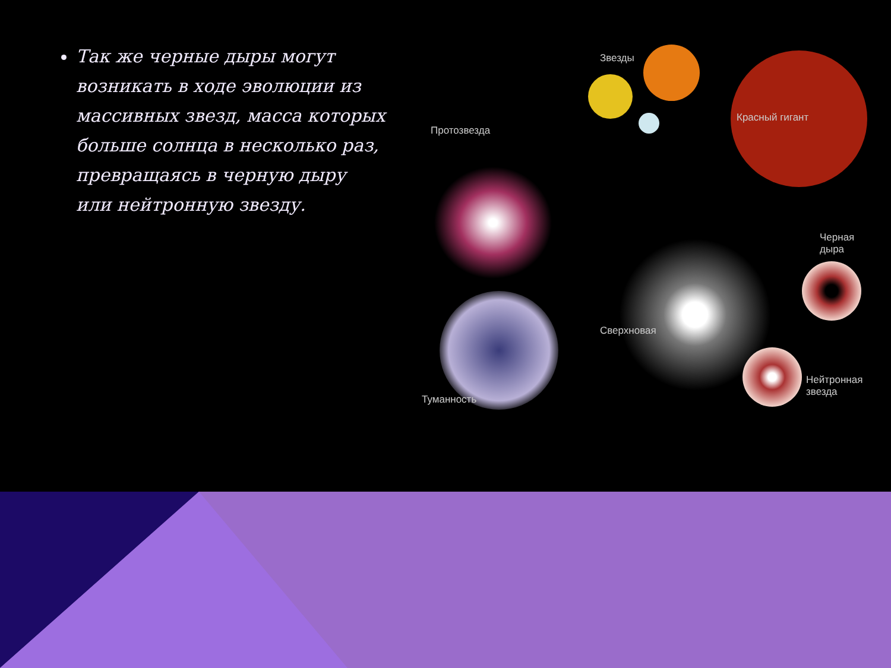Так же черные дыры могут возникать в ходе эволюции из массивных звезд, масса которых больше солнца в несколько раз, превращаясь в черную дыру или нейтронную звезду.
Звезды
Красный гигант
Протозвезда
Черная
дыра
Сверхновая
Нейтронная
звезда
Туманность